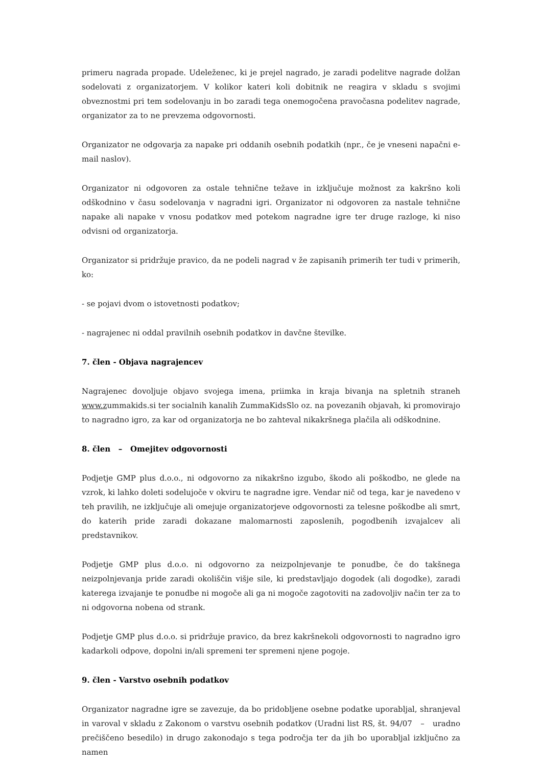primeru nagrada propade. Udeleženec, ki je prejel nagrado, je zaradi podelitve nagrade dolžan sodelovati z organizatorjem. V kolikor kateri koli dobitnik ne reagira v skladu s svojimi obveznostmi pri tem sodelovanju in bo zaradi tega onemogočena pravočasna podelitev nagrade, organizator za to ne prevzema odgovornosti.
Organizator ne odgovarja za napake pri oddanih osebnih podatkih (npr., če je vneseni napačni e-mail naslov).
Organizator ni odgovoren za ostale tehnične težave in izključuje možnost za kakršno koli odškodnino v času sodelovanja v nagradni igri. Organizator ni odgovoren za nastale tehnične napake ali napake v vnosu podatkov med potekom nagradne igre ter druge razloge, ki niso odvisni od organizatorja.
Organizator si pridržuje pravico, da ne podeli nagrad v že zapisanih primerih ter tudi v primerih, ko:
- se pojavi dvom o istovetnosti podatkov;
- nagrajenec ni oddal pravilnih osebnih podatkov in davčne številke.
7. člen - Objava nagrajencev
Nagrajenec dovoljuje objavo svojega imena, priimka in kraja bivanja na spletnih straneh www.zummakids.si ter socialnih kanalih ZummaKidsSlo oz. na povezanih objavah, ki promovirajo to nagradno igro, za kar od organizatorja ne bo zahteval nikakršnega plačila ali odškodnine.
8. člen – Omejitev odgovornosti
Podjetje GMP plus d.o.o., ni odgovorno za nikakršno izgubo, škodo ali poškodbo, ne glede na vzrok, ki lahko doleti sodelujoče v okviru te nagradne igre. Vendar nič od tega, kar je navedeno v teh pravilih, ne izključuje ali omejuje organizatorjeve odgovornosti za telesne poškodbe ali smrt, do katerih pride zaradi dokazane malomarnosti zaposlenih, pogodbenih izvajalcev ali predstavnikov.
Podjetje GMP plus d.o.o. ni odgovorno za neizpolnjevanje te ponudbe, če do takšnega neizpolnjevanja pride zaradi okoliščin višje sile, ki predstavljajo dogodek (ali dogodke), zaradi katerega izvajanje te ponudbe ni mogoče ali ga ni mogoče zagotoviti na zadovoljiv način ter za to ni odgovorna nobena od strank.
Podjetje GMP plus d.o.o. si pridržuje pravico, da brez kakršnekoli odgovornosti to nagradno igro kadarkoli odpove, dopolni in/ali spremeni ter spremeni njene pogoje.
9. člen - Varstvo osebnih podatkov
Organizator nagradne igre se zavezuje, da bo pridobljene osebne podatke uporabljal, shranjeval in varoval v skladu z Zakonom o varstvu osebnih podatkov (Uradni list RS, št. 94/07 – uradno prečiščeno besedilo) in drugo zakonodajo s tega področja ter da jih bo uporabljal izključno za namen